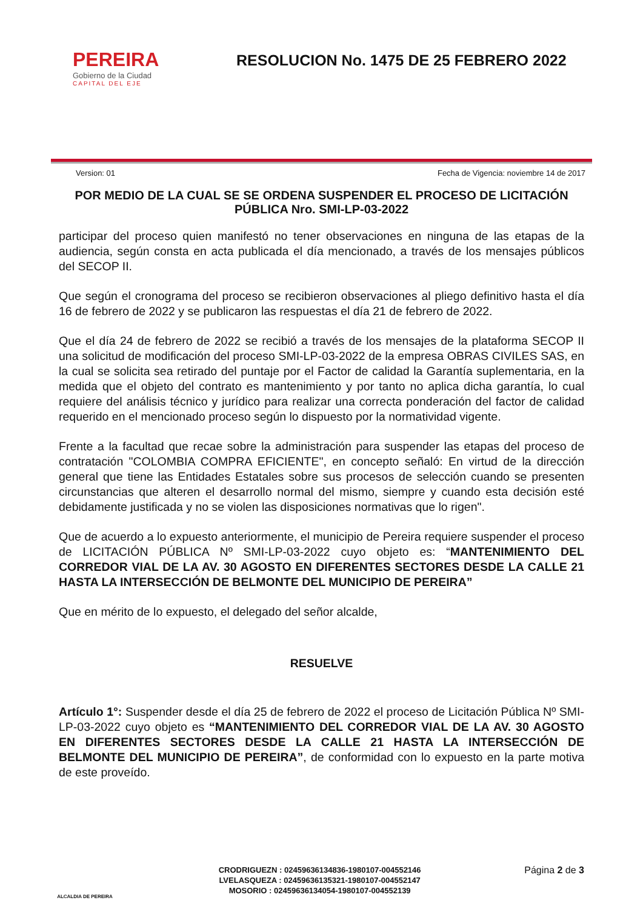PEREIRA
Gobierno de la Ciudad
CAPITAL DEL EJE
RESOLUCION No. 1475 DE 25 FEBRERO 2022
Version: 01 Fecha de Vigencia: noviembre 14 de 2017
POR MEDIO DE LA CUAL SE SE ORDENA SUSPENDER EL PROCESO DE LICITACIÓN PÚBLICA Nro. SMI-LP-03-2022
participar del proceso quien manifestó no tener observaciones en ninguna de las etapas de la audiencia, según consta en acta publicada el día mencionado, a través de los mensajes públicos del SECOP II.
Que según el cronograma del proceso se recibieron observaciones al pliego definitivo hasta el día 16 de febrero de 2022 y se publicaron las respuestas el día 21 de febrero de 2022.
Que el día 24 de febrero de 2022 se recibió a través de los mensajes de la plataforma SECOP II una solicitud de modificación del proceso SMI-LP-03-2022 de la empresa OBRAS CIVILES SAS, en la cual se solicita sea retirado del puntaje por el Factor de calidad la Garantía suplementaria, en la medida que el objeto del contrato es mantenimiento y por tanto no aplica dicha garantía, lo cual requiere del análisis técnico y jurídico para realizar una correcta ponderación del factor de calidad requerido en el mencionado proceso según lo dispuesto por la normatividad vigente.
Frente a la facultad que recae sobre la administración para suspender las etapas del proceso de contratación "COLOMBIA COMPRA EFICIENTE", en concepto señaló: En virtud de la dirección general que tiene las Entidades Estatales sobre sus procesos de selección cuando se presenten circunstancias que alteren el desarrollo normal del mismo, siempre y cuando esta decisión esté debidamente justificada y no se violen las disposiciones normativas que lo rigen".
Que de acuerdo a lo expuesto anteriormente, el municipio de Pereira requiere suspender el proceso de LICITACIÓN PÚBLICA Nº SMI-LP-03-2022 cuyo objeto es: “MANTENIMIENTO DEL CORREDOR VIAL DE LA AV. 30 AGOSTO EN DIFERENTES SECTORES DESDE LA CALLE 21 HASTA LA INTERSECCIÓN DE BELMONTE DEL MUNICIPIO DE PEREIRA”
Que en mérito de lo expuesto, el delegado del señor alcalde,
RESUELVE
Artículo 1°: Suspender desde el día 25 de febrero de 2022 el proceso de Licitación Pública Nº SMI-LP-03-2022 cuyo objeto es “MANTENIMIENTO DEL CORREDOR VIAL DE LA AV. 30 AGOSTO EN DIFERENTES SECTORES DESDE LA CALLE 21 HASTA LA INTERSECCIÓN DE BELMONTE DEL MUNICIPIO DE PEREIRA”, de conformidad con lo expuesto en la parte motiva de este proveído.
ALCALDIA DE PEREIRA
CRODRIGUEZN : 02459636134836-1980107-004552146
LVELASQUEZA : 02459636135321-1980107-004552147
MOSORIO : 02459636134054-1980107-004552139
Página 2 de 3